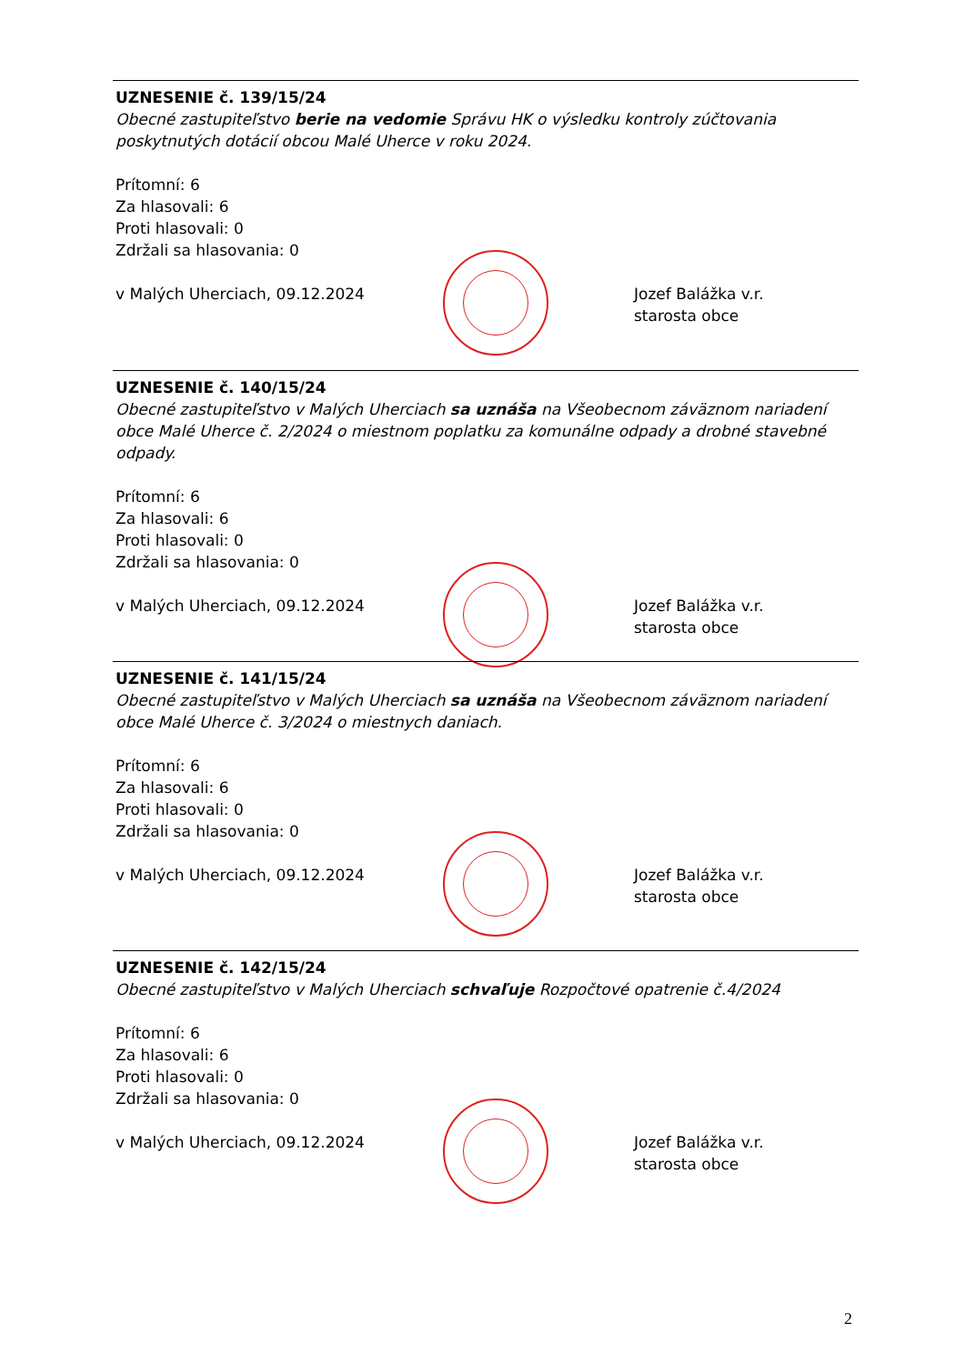UZNESENIE č. 139/15/24
Obecné zastupiteľstvo berie na vedomie Správu HK o výsledku kontroly zúčtovania poskytnutých dotácií obcou Malé Uherce v roku 2024.
Prítomní: 6
Za hlasovali: 6
Proti hlasovali: 0
Zdržali sa hlasovania: 0
v Malých Uherciach, 09.12.2024 Jozef Balážka v.r.
starosta obce
UZNESENIE č. 140/15/24
Obecné zastupiteľstvo v Malých Uherciach sa uznáša na Všeobecnom záväznom nariadení obce Malé Uherce č. 2/2024 o miestnom poplatku za komunálne odpady a drobné stavebné odpady.
Prítomní: 6
Za hlasovali: 6
Proti hlasovali: 0
Zdržali sa hlasovania: 0
v Malých Uherciach, 09.12.2024 Jozef Balážka v.r.
starosta obce
UZNESENIE č. 141/15/24
Obecné zastupiteľstvo v Malých Uherciach sa uznáša na Všeobecnom záväznom nariadení obce Malé Uherce č. 3/2024 o miestnych daniach.
Prítomní: 6
Za hlasovali: 6
Proti hlasovali: 0
Zdržali sa hlasovania: 0
v Malých Uherciach, 09.12.2024 Jozef Balážka v.r.
starosta obce
UZNESENIE č. 142/15/24
Obecné zastupiteľstvo v Malých Uherciach schvaľuje Rozpočtové opatrenie č.4/2024
Prítomní: 6
Za hlasovali: 6
Proti hlasovali: 0
Zdržali sa hlasovania: 0
v Malých Uherciach, 09.12.2024 Jozef Balážka v.r.
starosta obce
2